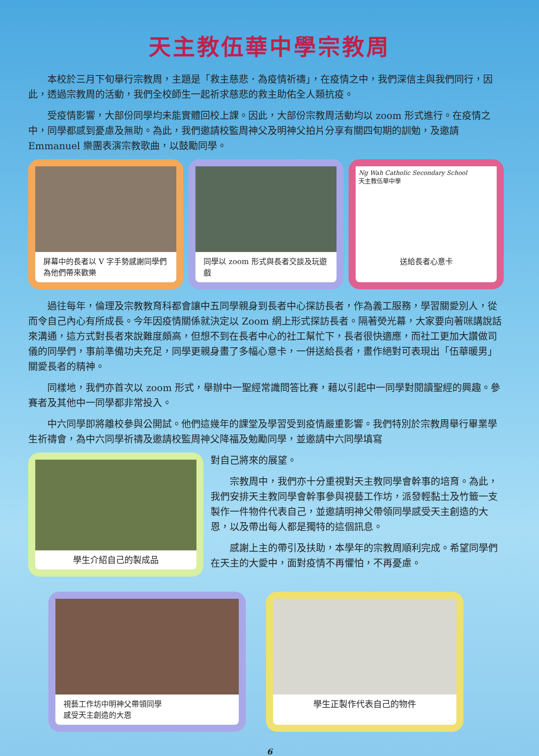天主教伍華中學宗教周
本校於三月下旬舉行宗教周，主題是「救主慈悲．為疫情祈禱」，在疫情之中，我們深信主與我們同行，因此，透過宗教周的活動，我們全校師生一起祈求慈悲的救主助佑全人類抗疫。
受疫情影響，大部份同學均未能實體回校上課。因此，大部份宗教周活動均以 zoom 形式進行。在疫情之中，同學都感到憂慮及無助。為此，我們邀請校監周神父及明神父拍片分享有關四旬期的訓勉，及邀請 Emmanuel 樂團表演宗教歌曲，以鼓勵同學。
屏幕中的長者以 V 字手勢感謝同學們為他們帶來歡樂
同學以 zoom 形式與長者交談及玩遊戲
Ng Wah Catholic Secondary School
天主教伍華中學
送給長者心意卡
過往每年，倫理及宗教教育科都會讓中五同學親身到長者中心探訪長者，作為義工服務，學習關愛別人，從而令自己內心有所成長。今年因疫情關係就決定以 Zoom 網上形式探訪長者。隔著熒光幕，大家要向著咪講說話來溝通，這方式對長者來說難度頗高，但想不到在長者中心的社工幫忙下，長者很快適應，而社工更加大讚做司儀的同學們，事前準備功夫充足，同學更親身畫了多幅心意卡，一併送給長者，畫作絕對可表現出「伍華暖男」關愛長者的精神。
同樣地，我們亦首次以 zoom 形式，舉辦中一聖經常識問答比賽，藉以引起中一同學對閱讀聖經的興趣。參賽者及其他中一同學都非常投入。
中六同學即將離校參與公開試。他們這幾年的課堂及學習受到疫情嚴重影響。我們特別於宗教周舉行畢業學生祈禱會，為中六同學祈禱及邀請校監周神父降福及勉勵同學，並邀請中六同學填寫
學生介紹自己的製成品
對自己將來的展望。
宗教周中，我們亦十分重視對天主教同學會幹事的培育。為此，我們安排天主教同學會幹事參與視藝工作坊，派發輕黏土及竹籤一支製作一件物件代表自己，並邀請明神父帶領同學感受天主創造的大恩，以及帶出每人都是獨特的這個訊息。
感謝上主的帶引及扶助，本學年的宗教周順利完成。希望同學們在天主的大愛中，面對疫情不再懼怕，不再憂慮。
視藝工作坊中明神父帶領同學
感受天主創造的大恩
學生正製作代表自己的物件
6